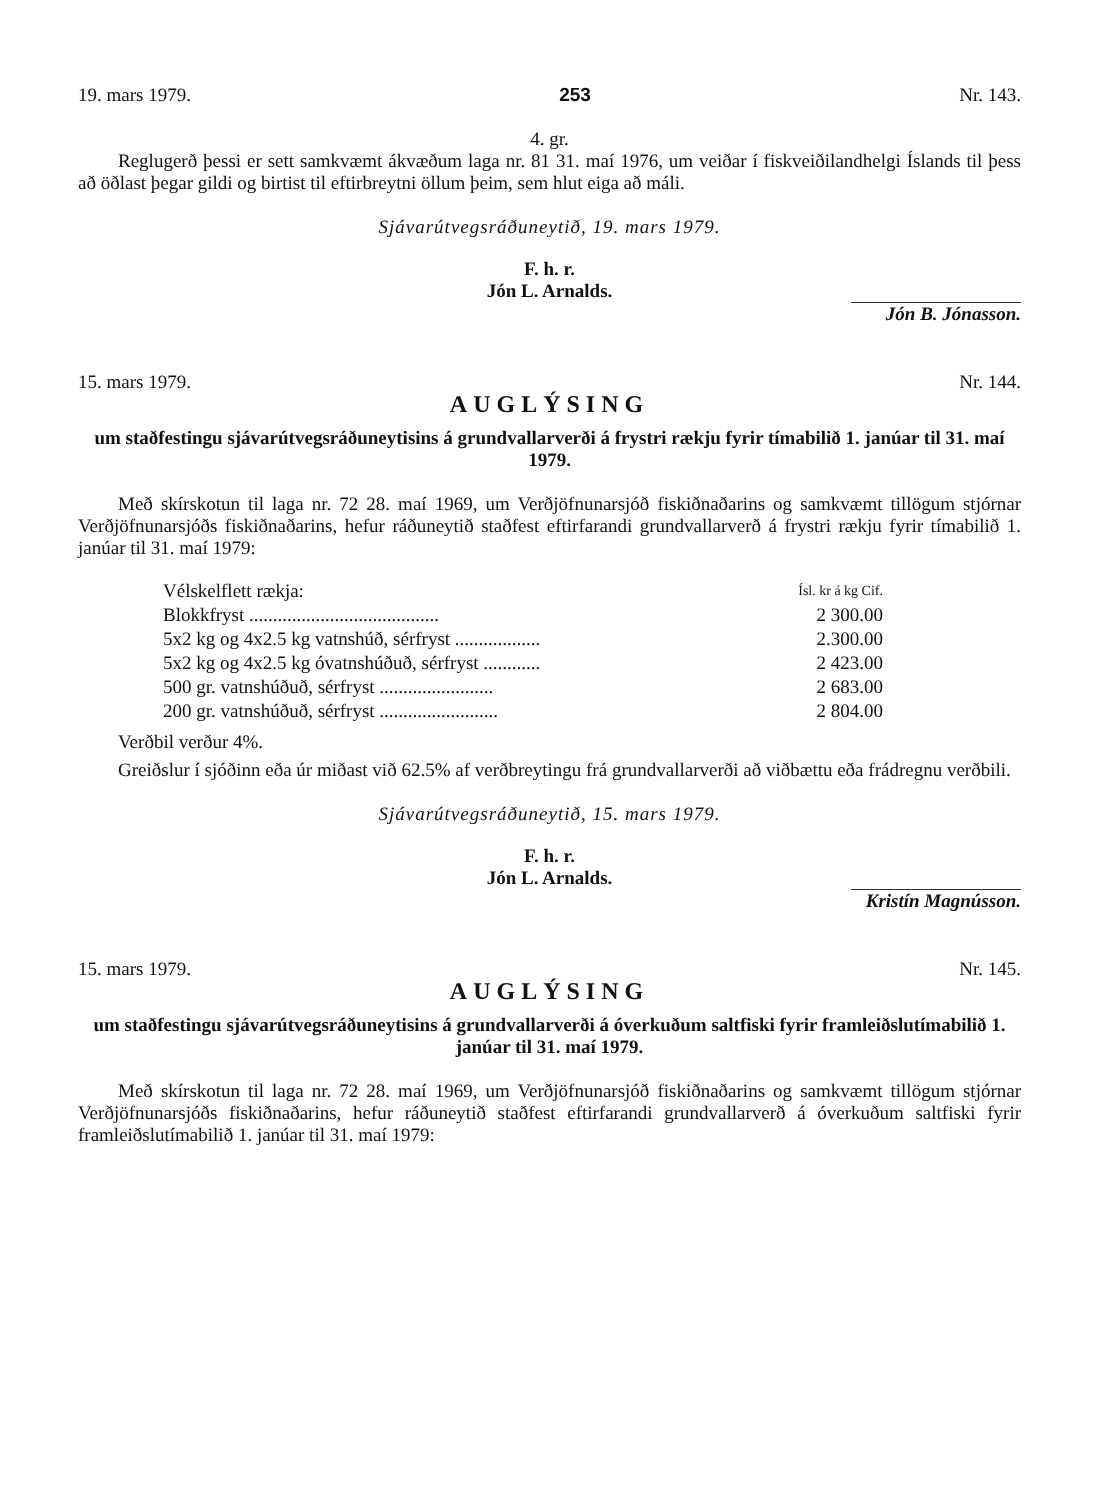19. mars 1979. 253 Nr. 143.
4. gr.
Reglugerð þessi er sett samkvæmt ákvæðum laga nr. 81 31. maí 1976, um veiðar í fiskveiðilandhelgi Íslands til þess að öðlast þegar gildi og birtist til eftirbreytni öllum þeim, sem hlut eiga að máli.
Sjávarútvegsráðuneytið, 19. mars 1979.
F. h. r.
Jón L. Arnalds.
Jón B. Jónasson.
15. mars 1979. Nr. 144.
AUGLÝSING
um staðfestingu sjávarútvegsráðuneytisins á grundvallarverði á frystri rækju fyrir tímabilið 1. janúar til 31. maí 1979.
Með skírskotun til laga nr. 72 28. maí 1969, um Verðjöfnunarsjóð fiskiðnaðarins og samkvæmt tillögum stjórnar Verðjöfnunarsjóðs fiskiðnaðarins, hefur ráðuneytið staðfest eftirfarandi grundvallarverð á frystri rækju fyrir tímabilið 1. janúar til 31. maí 1979:
| Vélskelflett rækja: | Ísl. kr á kg Cif. |
| --- | --- |
| Blokkfryst ........................................ | 2 300.00 |
| 5x2 kg og 4x2.5 kg vatnshúð, sérfryst .................. | 2.300.00 |
| 5x2 kg og 4x2.5 kg óvatnshúðuð, sérfryst ............ | 2 423.00 |
| 500 gr. vatnshúðuð, sérfryst ........................ | 2 683.00 |
| 200 gr. vatnshúðuð, sérfryst ......................... | 2 804.00 |
Verðbil verður 4%.
Greiðslur í sjóðinn eða úr miðast við 62.5% af verðbreytingu frá grundvallarverði að viðbættu eða frádregnu verðbili.
Sjávarútvegsráðuneytið, 15. mars 1979.
F. h. r.
Jón L. Arnalds.
Kristín Magnússon.
15. mars 1979. Nr. 145.
AUGLÝSING
um staðfestingu sjávarútvegsráðuneytisins á grundvallarverði á óverkuðum saltfiski fyrir framleiðslutímabilið 1. janúar til 31. maí 1979.
Með skírskotun til laga nr. 72 28. maí 1969, um Verðjöfnunarsjóð fiskiðnaðarins og samkvæmt tillögum stjórnar Verðjöfnunarsjóðs fiskiðnaðarins, hefur ráðuneytið staðfest eftirfarandi grundvallarverð á óverkuðum saltfiski fyrir framleiðslutímabilið 1. janúar til 31. maí 1979: